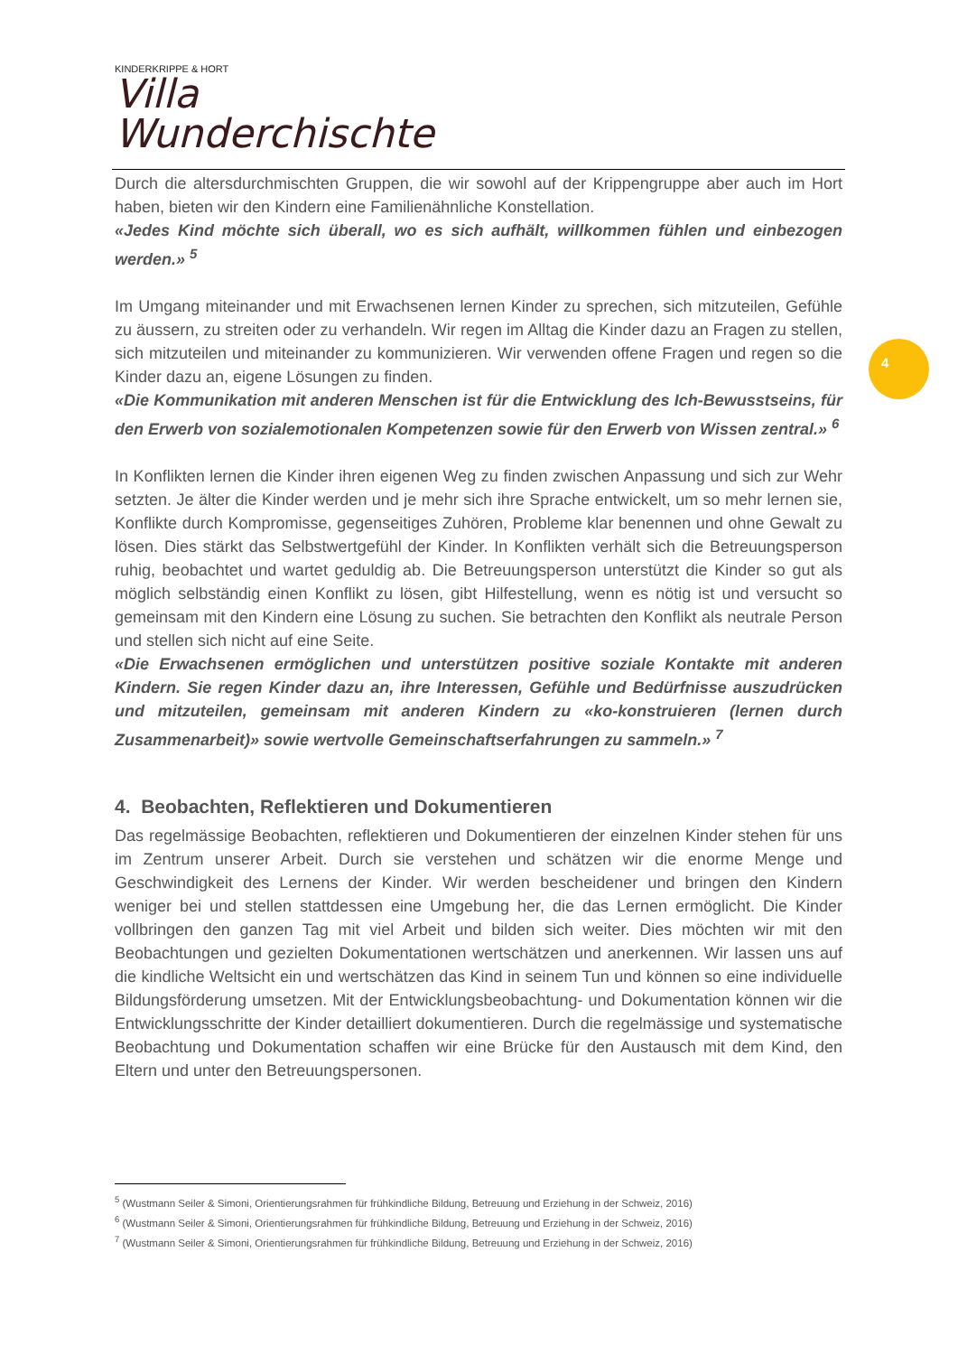KINDERKRIPPE & HORT
Villa Wunderchischte
Durch die altersdurchmischten Gruppen, die wir sowohl auf der Krippengruppe aber auch im Hort haben, bieten wir den Kindern eine Familienähnliche Konstellation.
«Jedes Kind möchte sich überall, wo es sich aufhält, willkommen fühlen und einbezogen werden.» <sup>5</sup>
Im Umgang miteinander und mit Erwachsenen lernen Kinder zu sprechen, sich mitzuteilen, Gefühle zu äussern, zu streiten oder zu verhandeln. Wir regen im Alltag die Kinder dazu an Fragen zu stellen, sich mitzuteilen und miteinander zu kommunizieren. Wir verwenden offene Fragen und regen so die Kinder dazu an, eigene Lösungen zu finden.
«Die Kommunikation mit anderen Menschen ist für die Entwicklung des Ich-Bewusstseins, für den Erwerb von sozialemotionalen Kompetenzen sowie für den Erwerb von Wissen zentral.» <sup>6</sup>
In Konflikten lernen die Kinder ihren eigenen Weg zu finden zwischen Anpassung und sich zur Wehr setzten. Je älter die Kinder werden und je mehr sich ihre Sprache entwickelt, um so mehr lernen sie, Konflikte durch Kompromisse, gegenseitiges Zuhören, Probleme klar benennen und ohne Gewalt zu lösen. Dies stärkt das Selbstwertgefühl der Kinder. In Konflikten verhält sich die Betreuungsperson ruhig, beobachtet und wartet geduldig ab. Die Betreuungsperson unterstützt die Kinder so gut als möglich selbständig einen Konflikt zu lösen, gibt Hilfestellung, wenn es nötig ist und versucht so gemeinsam mit den Kindern eine Lösung zu suchen. Sie betrachten den Konflikt als neutrale Person und stellen sich nicht auf eine Seite.
«Die Erwachsenen ermöglichen und unterstützen positive soziale Kontakte mit anderen Kindern. Sie regen Kinder dazu an, ihre Interessen, Gefühle und Bedürfnisse auszudrücken und mitzuteilen, gemeinsam mit anderen Kindern zu «ko-konstruieren (lernen durch Zusammenarbeit)» sowie wertvolle Gemeinschaftserfahrungen zu sammeln.» <sup>7</sup>
4. Beobachten, Reflektieren und Dokumentieren
Das regelmässige Beobachten, reflektieren und Dokumentieren der einzelnen Kinder stehen für uns im Zentrum unserer Arbeit. Durch sie verstehen und schätzen wir die enorme Menge und Geschwindigkeit des Lernens der Kinder. Wir werden bescheidener und bringen den Kindern weniger bei und stellen stattdessen eine Umgebung her, die das Lernen ermöglicht. Die Kinder vollbringen den ganzen Tag mit viel Arbeit und bilden sich weiter. Dies möchten wir mit den Beobachtungen und gezielten Dokumentationen wertschätzen und anerkennen. Wir lassen uns auf die kindliche Weltsicht ein und wertschätzen das Kind in seinem Tun und können so eine individuelle Bildungsförderung umsetzen. Mit der Entwicklungsbeobachtung- und Dokumentation können wir die Entwicklungsschritte der Kinder detailliert dokumentieren. Durch die regelmässige und systematische Beobachtung und Dokumentation schaffen wir eine Brücke für den Austausch mit dem Kind, den Eltern und unter den Betreuungspersonen.
4
<sup>5</sup> (Wustmann Seiler & Simoni, Orientierungsrahmen für frühkindliche Bildung, Betreuung und Erziehung in der Schweiz, 2016)
<sup>6</sup> (Wustmann Seiler & Simoni, Orientierungsrahmen für frühkindliche Bildung, Betreuung und Erziehung in der Schweiz, 2016)
<sup>7</sup> (Wustmann Seiler & Simoni, Orientierungsrahmen für frühkindliche Bildung, Betreuung und Erziehung in der Schweiz, 2016)